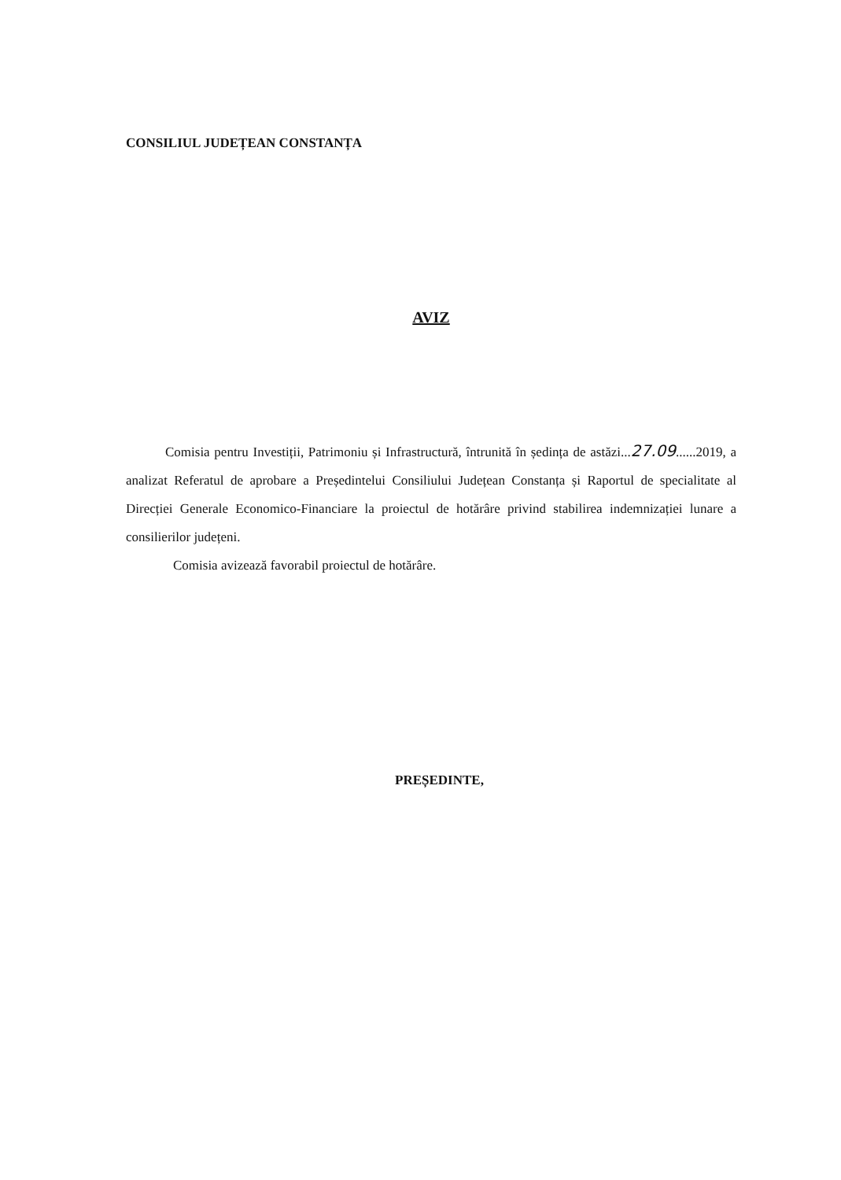CONSILIUL JUDEȚEAN CONSTANȚA
AVIZ
Comisia pentru Investiții, Patrimoniu și Infrastructură, întrunită în ședința de astăzi...27.09......2019, a analizat Referatul de aprobare a Președintelui Consiliului Județean Constanța și Raportul de specialitate al Direcției Generale Economico-Financiare la proiectul de hotărâre privind stabilirea indemnizației lunare a consilierilor județeni.
Comisia avizează favorabil proiectul de hotărâre.
PREȘEDINTE,